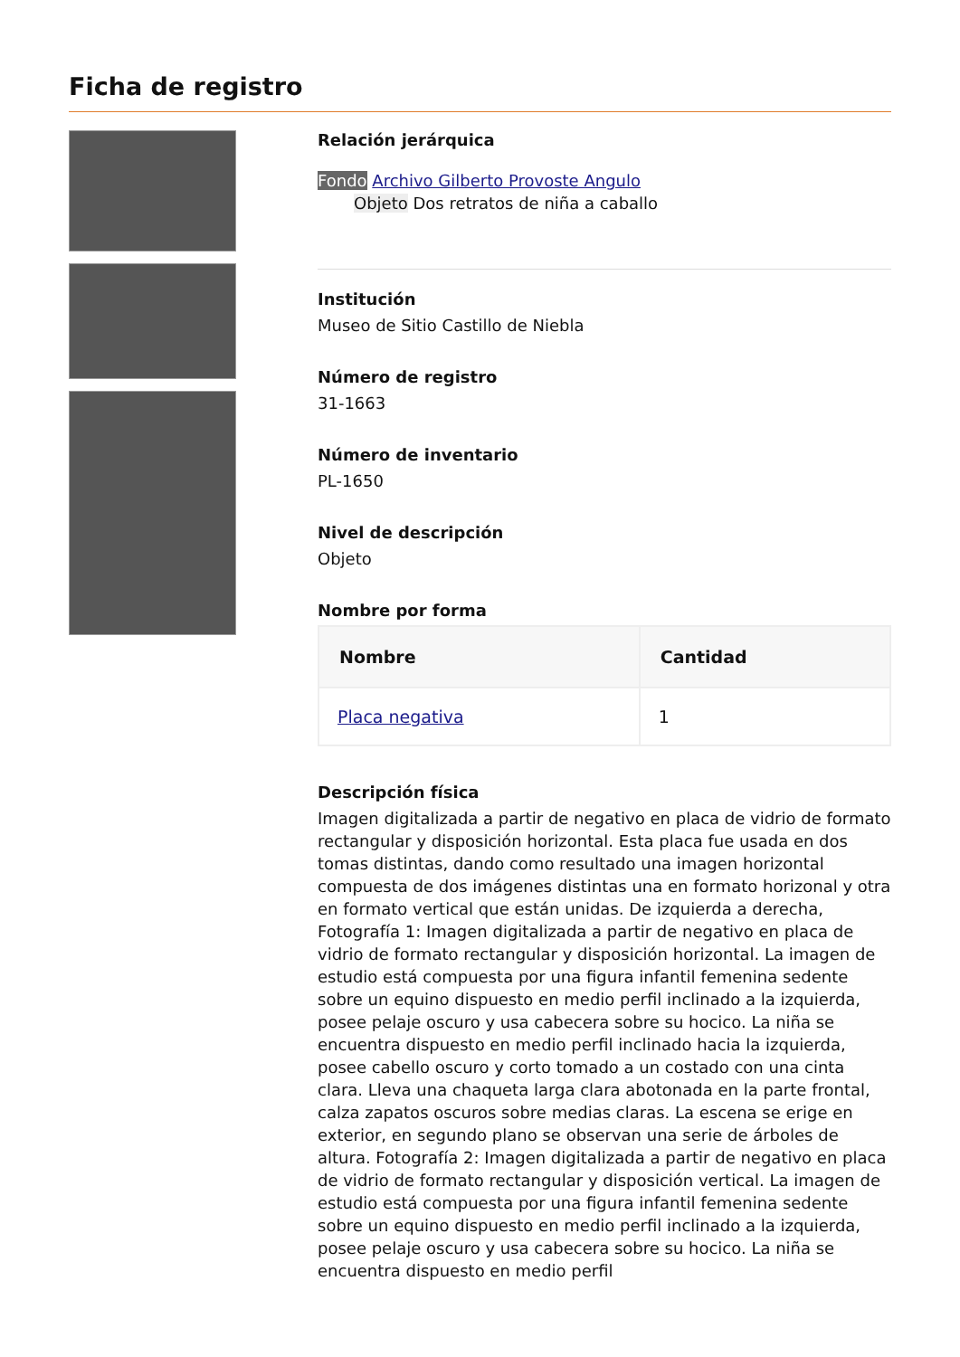Ficha de registro
Relación jerárquica
Fondo Archivo Gilberto Provoste Angulo
Objeto Dos retratos de niña a caballo
Institución
Museo de Sitio Castillo de Niebla
Número de registro
31-1663
Número de inventario
PL-1650
Nivel de descripción
Objeto
Nombre por forma
| Nombre | Cantidad |
| --- | --- |
| Placa negativa | 1 |
Descripción física
Imagen digitalizada a partir de negativo en placa de vidrio de formato rectangular y disposición horizontal. Esta placa fue usada en dos tomas distintas, dando como resultado una imagen horizontal compuesta de dos imágenes distintas una en formato horizonal y otra en formato vertical que están unidas. De izquierda a derecha, Fotografía 1: Imagen digitalizada a partir de negativo en placa de vidrio de formato rectangular y disposición horizontal. La imagen de estudio está compuesta por una figura infantil femenina sedente sobre un equino dispuesto en medio perfil inclinado a la izquierda, posee pelaje oscuro y usa cabecera sobre su hocico. La niña se encuentra dispuesto en medio perfil inclinado hacia la izquierda, posee cabello oscuro y corto tomado a un costado con una cinta clara. Lleva una chaqueta larga clara abotonada en la parte frontal, calza zapatos oscuros sobre medias claras. La escena se erige en exterior, en segundo plano se observan una serie de árboles de altura. Fotografía 2: Imagen digitalizada a partir de negativo en placa de vidrio de formato rectangular y disposición vertical. La imagen de estudio está compuesta por una figura infantil femenina sedente sobre un equino dispuesto en medio perfil inclinado a la izquierda, posee pelaje oscuro y usa cabecera sobre su hocico. La niña se encuentra dispuesto en medio perfil